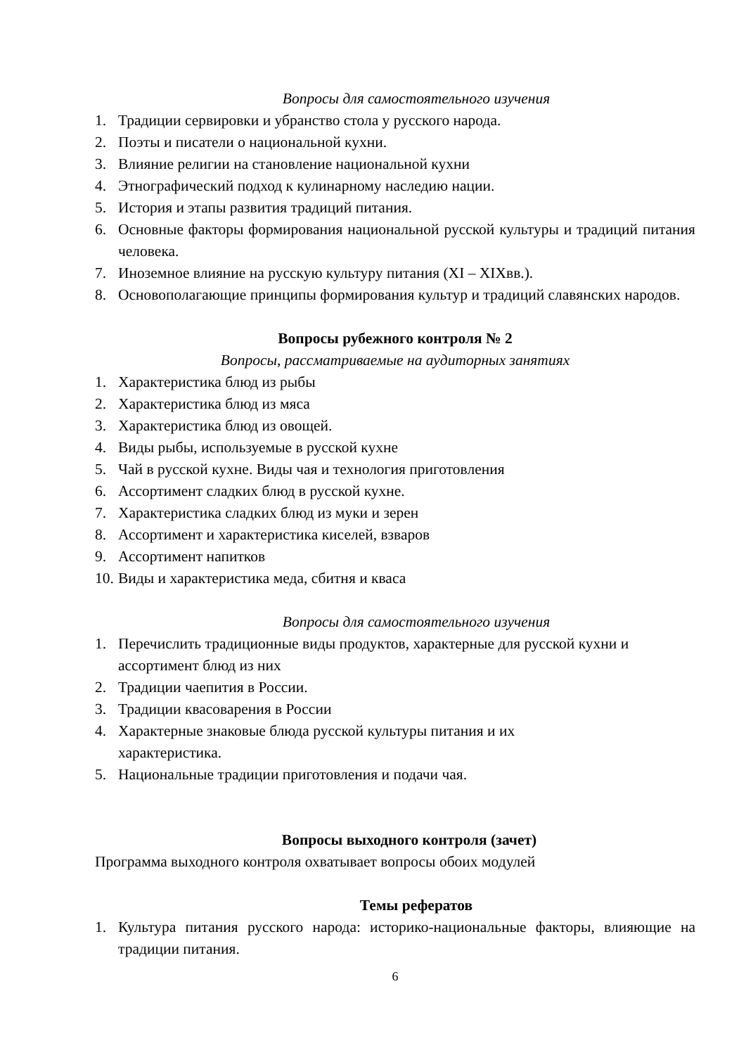Вопросы для самостоятельного изучения
1. Традиции сервировки и убранство стола у русского народа.
2. Поэты и писатели о национальной кухни.
3. Влияние религии на становление национальной кухни
4. Этнографический подход к кулинарному наследию нации.
5. История и этапы развития традиций питания.
6. Основные факторы формирования национальной русской культуры и традиций питания человека.
7. Иноземное влияние на русскую культуру питания (XI – XIXвв.).
8. Основополагающие принципы формирования культур и традиций славянских народов.
Вопросы рубежного контроля № 2
Вопросы, рассматриваемые на аудиторных занятиях
1. Характеристика блюд из рыбы
2. Характеристика блюд из мяса
3. Характеристика блюд из овощей.
4. Виды рыбы, используемые в русской кухне
5. Чай в русской кухне. Виды чая и технология приготовления
6. Ассортимент сладких блюд в русской кухне.
7. Характеристика сладких блюд из муки и зерен
8. Ассортимент и характеристика киселей, взваров
9. Ассортимент напитков
10. Виды и характеристика меда, сбитня и кваса
Вопросы для самостоятельного изучения
1. Перечислить традиционные виды продуктов, характерные для русской кухни и ассортимент блюд из них
2. Традиции чаепития в России.
3. Традиции квасоварения в России
4. Характерные знаковые блюда русской культуры питания и их характеристика.
5. Национальные традиции приготовления и подачи чая.
Вопросы выходного контроля (зачет)
Программа выходного контроля охватывает вопросы обоих модулей
Темы рефератов
1. Культура питания русского народа: историко-национальные факторы, влияющие на традиции питания.
6